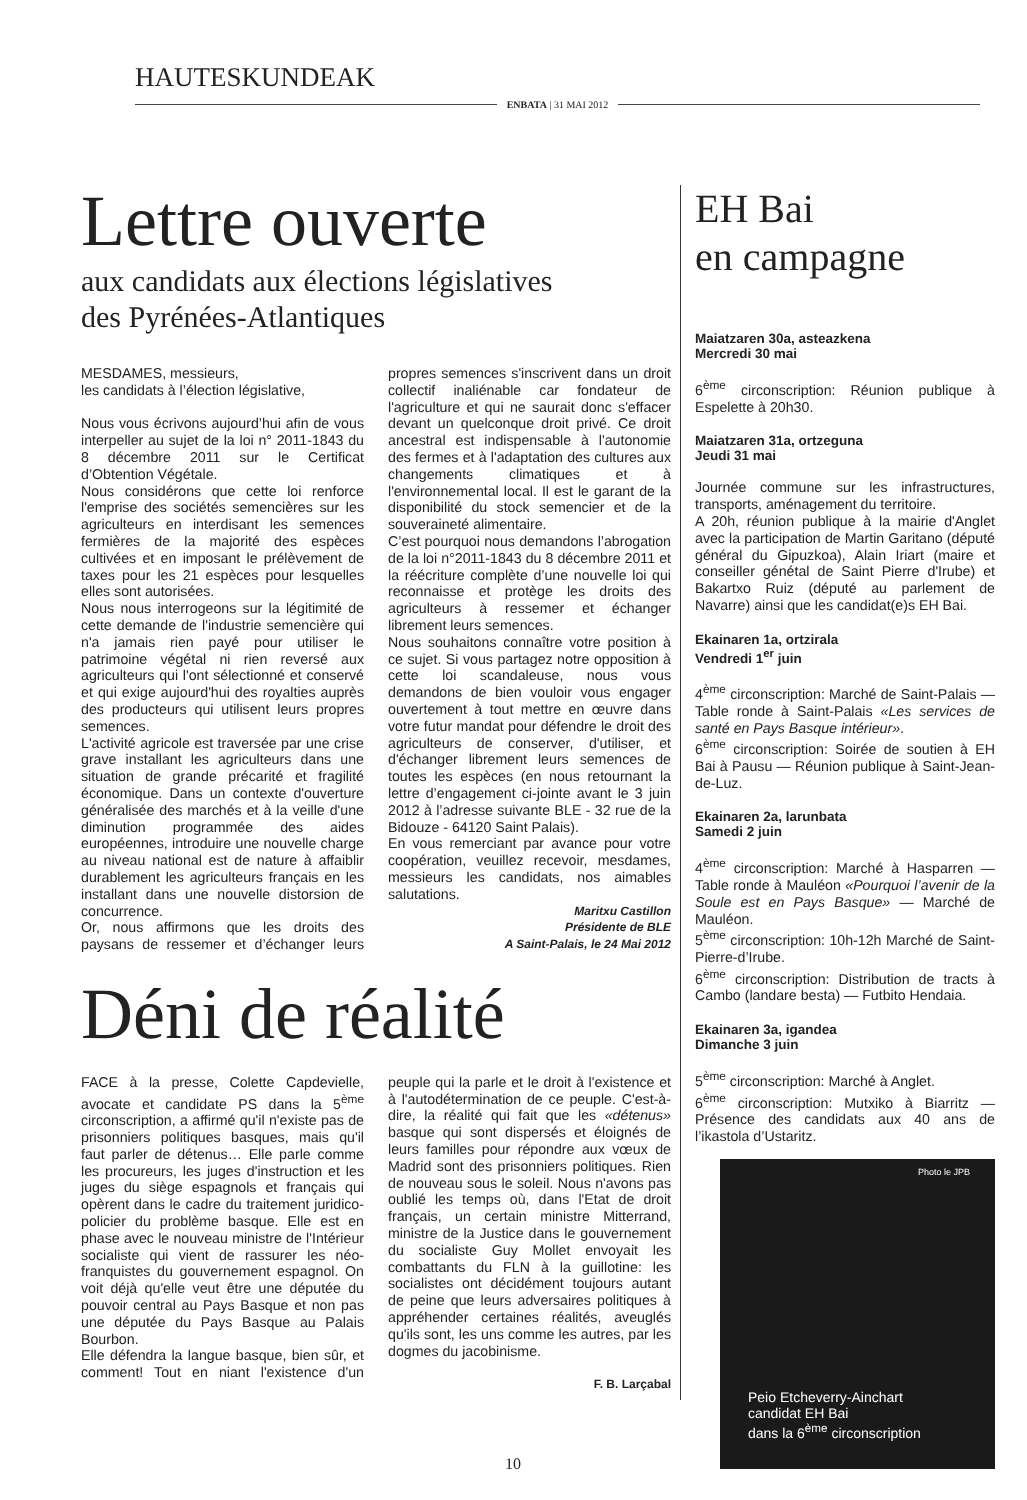HAUTESKUNDEAK
ENBATA | 31 MAI 2012
Lettre ouverte
aux candidats aux élections législatives
des Pyrénées-Atlantiques
MESDAMES, messieurs,
les candidats à l’élection législative,
Nous vous écrivons aujourd’hui afin de vous interpeller au sujet de la loi n° 2011-1843 du 8 décembre 2011 sur le Certificat d’Obtention Végétale.
Nous considérons que cette loi renforce l'emprise des sociétés semencières sur les agriculteurs en interdisant les semences fermières de la majorité des espèces cultivées et en imposant le prélèvement de taxes pour les 21 espèces pour lesquelles elles sont autorisées.
Nous nous interrogeons sur la légitimité de cette demande de l'industrie semencière qui n'a jamais rien payé pour utiliser le patrimoine végétal ni rien reversé aux agriculteurs qui l'ont sélectionné et conservé et qui exige aujourd'hui des royalties auprès des producteurs qui utilisent leurs propres semences.
L'activité agricole est traversée par une crise grave installant les agriculteurs dans une situation de grande précarité et fragilité économique. Dans un contexte d'ouverture généralisée des marchés et à la veille d'une diminution programmée des aides européennes, introduire une nouvelle charge au niveau national est de nature à affaiblir durablement les agriculteurs français en les installant dans une nouvelle distorsion de concurrence.
Or, nous affirmons que les droits des paysans de ressemer et d’échanger leurs propres semences s'inscrivent dans un droit collectif inaliénable car fondateur de l'agriculture et qui ne saurait donc s'effacer devant un quelconque droit privé. Ce droit ancestral est indispensable à l'autonomie des fermes et à l'adaptation des cultures aux changements climatiques et à l'environnemental local. Il est le garant de la disponibilité du stock semencier et de la souveraineté alimentaire.
C’est pourquoi nous demandons l’abrogation de la loi n°2011-1843 du 8 décembre 2011 et la réécriture complète d’une nouvelle loi qui reconnaisse et protège les droits des agriculteurs à ressemer et échanger librement leurs semences.
Nous souhaitons connaître votre position à ce sujet. Si vous partagez notre opposition à cette loi scandaleuse, nous vous demandons de bien vouloir vous engager ouvertement à tout mettre en œuvre dans votre futur mandat pour défendre le droit des agriculteurs de conserver, d'utiliser, et d'échanger librement leurs semences de toutes les espèces (en nous retournant la lettre d’engagement ci-jointe avant le 3 juin 2012 à l’adresse suivante BLE - 32 rue de la Bidouze - 64120 Saint Palais).
En vous remerciant par avance pour votre coopération, veuillez recevoir, mesdames, messieurs les candidats, nos aimables salutations.
Maritxu Castillon
Présidente de BLE
A Saint-Palais, le 24 Mai 2012
Déni de réalité
FACE à la presse, Colette Capdevielle, avocate et candidate PS dans la 5<sup>ème</sup> circonscription, a affirmé qu'il n'existe pas de prisonniers politiques basques, mais qu'il faut parler de détenus… Elle parle comme les procureurs, les juges d'instruction et les juges du siège espagnols et français qui opèrent dans le cadre du traitement juridico-policier du problème basque. Elle est en phase avec le nouveau ministre de l'Intérieur socialiste qui vient de rassurer les néo-franquistes du gouvernement espagnol. On voit déjà qu'elle veut être une députée du pouvoir central au Pays Basque et non pas une députée du Pays Basque au Palais Bourbon.
Elle défendra la langue basque, bien sûr, et comment! Tout en niant l'existence d'un peuple qui la parle et le droit à l'existence et à l'autodétermination de ce peuple. C'est-à-dire, la réalité qui fait que les «détenus» basque qui sont dispersés et éloignés de leurs familles pour répondre aux vœux de Madrid sont des prisonniers politiques. Rien de nouveau sous le soleil. Nous n'avons pas oublié les temps où, dans l'Etat de droit français, un certain ministre Mitterrand, ministre de la Justice dans le gouvernement du socialiste Guy Mollet envoyait les combattants du FLN à la guillotine: les socialistes ont décidément toujours autant de peine que leurs adversaires politiques à appréhender certaines réalités, aveuglés qu'ils sont, les uns comme les autres, par les dogmes du jacobinisme.
F. B. Larçabal
EH Bai
en campagne
Maiatzaren 30a, asteazkena
Mercredi 30 mai
6<sup>ème</sup> circonscription: Réunion publique à Espelette à 20h30.
Maiatzaren 31a, ortzeguna
Jeudi 31 mai
Journée commune sur les infrastructures, transports, aménagement du territoire.
A 20h, réunion publique à la mairie d'Anglet avec la participation de Martin Garitano (député général du Gipuzkoa), Alain Iriart (maire et conseiller génétal de Saint Pierre d'Irube) et Bakartxo Ruiz (député au parlement de Navarre) ainsi que les candidat(e)s EH Bai.
Ekainaren 1a, ortzirala
Vendredi 1<sup>er</sup> juin
4<sup>ème</sup> circonscription: Marché de Saint-Palais — Table ronde à Saint-Palais «Les services de santé en Pays Basque intérieur».
6<sup>ème</sup> circonscription: Soirée de soutien à EH Bai à Pausu — Réunion publique à Saint-Jean-de-Luz.
Ekainaren 2a, larunbata
Samedi 2 juin
4<sup>ème</sup> circonscription: Marché à Hasparren — Table ronde à Mauléon «Pourquoi l’avenir de la Soule est en Pays Basque» — Marché de Mauléon.
5<sup>ème</sup> circonscription: 10h-12h Marché de Saint-Pierre-d’Irube.
6<sup>ème</sup> circonscription: Distribution de tracts à Cambo (landare besta) — Futbito Hendaia.
Ekainaren 3a, igandea
Dimanche 3 juin
5<sup>ème</sup> circonscription: Marché à Anglet.
6<sup>ème</sup> circonscription: Mutxiko à Biarritz — Présence des candidats aux 40 ans de l’ikastola d’Ustaritz.
Photo le JPB
Peio Etcheverry-Ainchart
candidat EH Bai
dans la 6<sup>ème</sup> circonscription
10